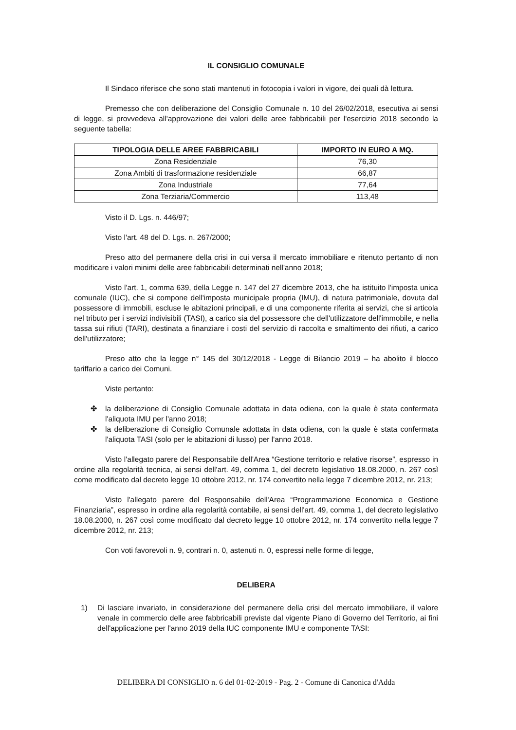IL CONSIGLIO COMUNALE
Il Sindaco riferisce che sono stati mantenuti in fotocopia i valori in vigore, dei quali dà lettura.
Premesso che con deliberazione del Consiglio Comunale n. 10 del 26/02/2018, esecutiva ai sensi di legge, si provvedeva all'approvazione dei valori delle aree fabbricabili per l'esercizio 2018 secondo la seguente tabella:
| TIPOLOGIA DELLE AREE FABBRICABILI | IMPORTO IN EURO A MQ. |
| --- | --- |
| Zona Residenziale | 76,30 |
| Zona Ambiti di trasformazione residenziale | 66,87 |
| Zona Industriale | 77,64 |
| Zona Terziaria/Commercio | 113,48 |
Visto il D. Lgs. n. 446/97;
Visto l'art. 48 del D. Lgs. n. 267/2000;
Preso atto del permanere della crisi in cui versa il mercato immobiliare e ritenuto pertanto di non modificare i valori minimi delle aree fabbricabili determinati nell'anno 2018;
Visto l'art. 1, comma 639, della Legge n. 147 del 27 dicembre 2013, che ha istituito l'imposta unica comunale (IUC), che si compone dell'imposta municipale propria (IMU), di natura patrimoniale, dovuta dal possessore di immobili, escluse le abitazioni principali, e di una componente riferita ai servizi, che si articola nel tributo per i servizi indivisibili (TASI), a carico sia del possessore che dell'utilizzatore dell'immobile, e nella tassa sui rifiuti (TARI), destinata a finanziare i costi del servizio di raccolta e smaltimento dei rifiuti, a carico dell'utilizzatore;
Preso atto che la legge n° 145 del 30/12/2018 - Legge di Bilancio 2019 – ha abolito il blocco tariffario a carico dei Comuni.
Viste pertanto:
✤ la deliberazione di Consiglio Comunale adottata in data odiena, con la quale è stata confermata l'aliquota IMU per l'anno 2018;
✤ la deliberazione di Consiglio Comunale adottata in data odiena, con la quale è stata confermata l'aliquota TASI (solo per le abitazioni di lusso) per l'anno 2018.
Visto l'allegato parere del Responsabile dell'Area “Gestione territorio e relative risorse”, espresso in ordine alla regolarità tecnica, ai sensi dell'art. 49, comma 1, del decreto legislativo 18.08.2000, n. 267 così come modificato dal decreto legge 10 ottobre 2012, nr. 174 convertito nella legge 7 dicembre 2012, nr. 213;
Visto l'allegato parere del Responsabile dell'Area “Programmazione Economica e Gestione Finanziaria”, espresso in ordine alla regolarità contabile, ai sensi dell'art. 49, comma 1, del decreto legislativo 18.08.2000, n. 267 così come modificato dal decreto legge 10 ottobre 2012, nr. 174 convertito nella legge 7 dicembre 2012, nr. 213;
Con voti favorevoli n. 9, contrari n. 0, astenuti n. 0, espressi nelle forme di legge,
DELIBERA
1) Di lasciare invariato, in considerazione del permanere della crisi del mercato immobiliare, il valore venale in commercio delle aree fabbricabili previste dal vigente Piano di Governo del Territorio, ai fini dell'applicazione per l'anno 2019 della IUC componente IMU e componente TASI:
DELIBERA DI CONSIGLIO n. 6 del 01-02-2019 - Pag. 2 - Comune di Canonica d'Adda